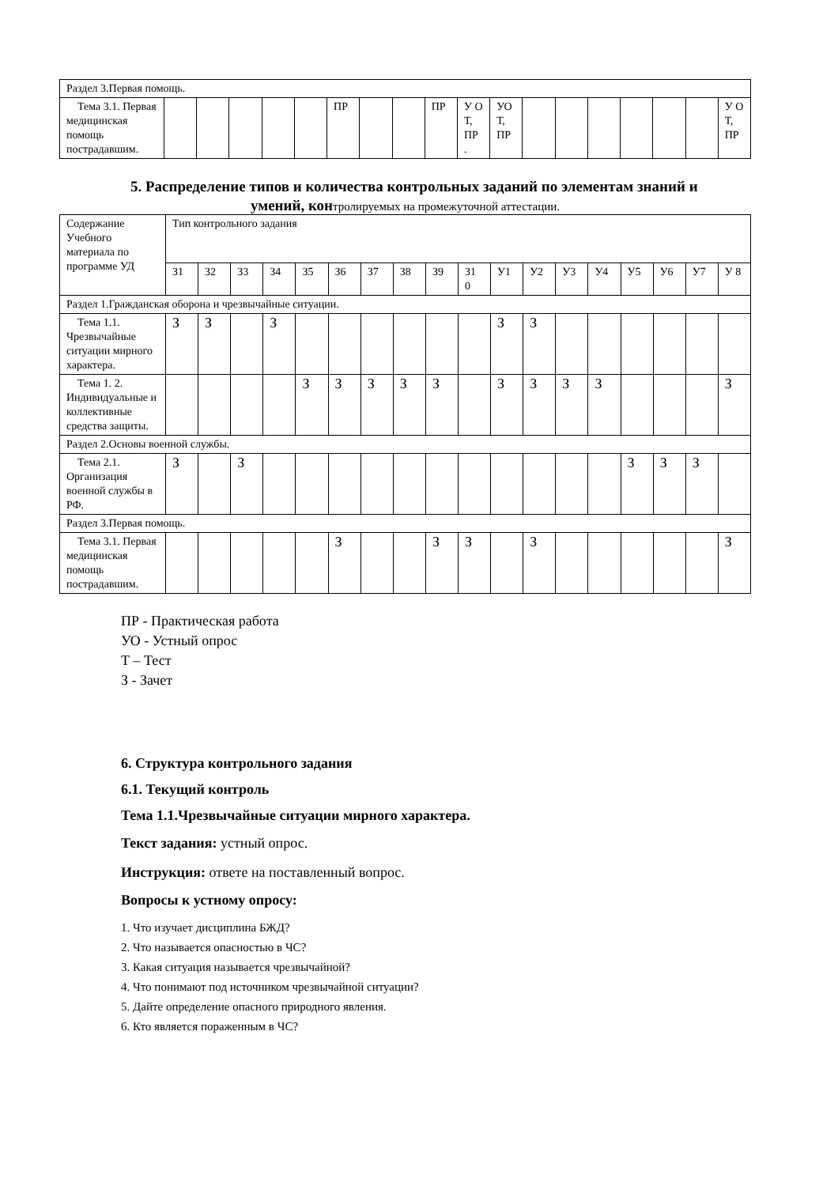| Раздел 3.Первая помощь. | | | | | | | | | | | | | | | | | | |
| Тема 3.1. Первая медицинская помощь пострадавшим. | | | | | | ПР | | | ПР | У О Т, ПР . | УО Т, ПР | | | | | | | У О Т, ПР |
5. Распределение типов и количества контрольных заданий по элементам знаний и
умений, контролируемых на промежуточной аттестации.
| Содержание Учебного материала по программе УД | Тип контрольного задания | | | | | | | | | | | | | | | | | |
| --- | --- | --- | --- | --- | --- | --- | --- | --- | --- | --- | --- | --- | --- | --- | --- | --- | --- | --- |
| | З1 | З2 | З3 | З4 | З5 | З6 | З7 | З8 | З9 | З1 0 | У1 | У2 | У3 | У4 | У5 | У6 | У7 | У 8 |
| Раздел 1.Гражданская оборона и чрезвычайные ситуации. | | | | | | | | | | | | | | | | | | |
| Тема 1.1. Чрезвычайные ситуации мирного характера. | З | З | | З | | | | | | | З | З | | | | | | |
| Тема 1. 2. Индивидуальные и коллективные средства защиты. | | | | | З | З | З | З | З | | З | З | З | З | | | | З |
| Раздел 2.Основы военной службы. | | | | | | | | | | | | | | | | | | |
| Тема 2.1. Организация военной службы в РФ. | З | | З | | | | | | | | | | | | З | З | З | |
| Раздел 3.Первая помощь. | | | | | | | | | | | | | | | | | | |
| Тема 3.1. Первая медицинская помощь пострадавшим. | | | | | | З | | | З | З | | З | | | | | | З |
ПР - Практическая работа
УО - Устный опрос
Т – Тест
З - Зачет
6. Структура контрольного задания
6.1. Текущий контроль
Тема 1.1.Чрезвычайные ситуации мирного характера.
Текст задания: устный опрос.
Инструкция: ответе на поставленный вопрос.
Вопросы к устному опросу:
1. Что изучает дисциплина БЖД?
2. Что называется опасностью в ЧС?
3. Какая ситуация называется чрезвычайной?
4. Что понимают под источником чрезвычайной ситуации?
5. Дайте определение опасного природного явления.
6. Кто является пораженным в ЧС?